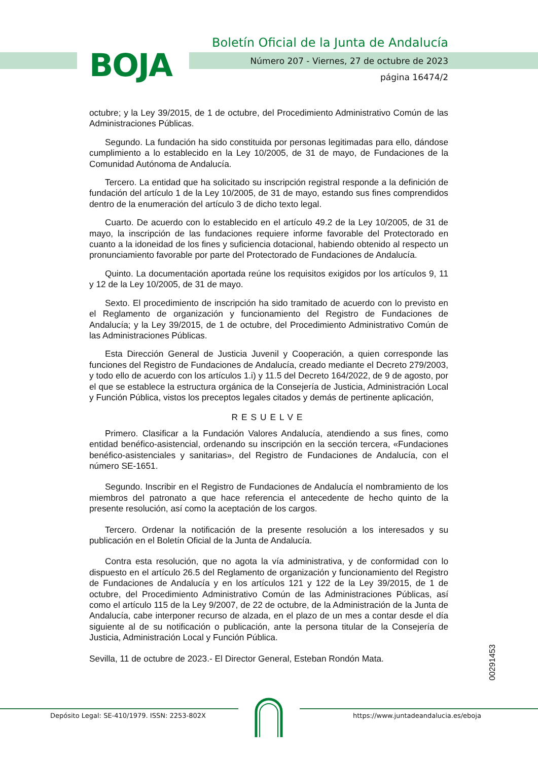BOJA
Boletín Oficial de la Junta de Andalucía
Número 207 - Viernes, 27 de octubre de 2023
página 16474/2
octubre; y la Ley 39/2015, de 1 de octubre, del Procedimiento Administrativo Común de las Administraciones Públicas.
Segundo. La fundación ha sido constituida por personas legitimadas para ello, dándose cumplimiento a lo establecido en la Ley 10/2005, de 31 de mayo, de Fundaciones de la Comunidad Autónoma de Andalucía.
Tercero. La entidad que ha solicitado su inscripción registral responde a la definición de fundación del artículo 1 de la Ley 10/2005, de 31 de mayo, estando sus fines comprendidos dentro de la enumeración del artículo 3 de dicho texto legal.
Cuarto. De acuerdo con lo establecido en el artículo 49.2 de la Ley 10/2005, de 31 de mayo, la inscripción de las fundaciones requiere informe favorable del Protectorado en cuanto a la idoneidad de los fines y suficiencia dotacional, habiendo obtenido al respecto un pronunciamiento favorable por parte del Protectorado de Fundaciones de Andalucía.
Quinto. La documentación aportada reúne los requisitos exigidos por los artículos 9, 11 y 12 de la Ley 10/2005, de 31 de mayo.
Sexto. El procedimiento de inscripción ha sido tramitado de acuerdo con lo previsto en el Reglamento de organización y funcionamiento del Registro de Fundaciones de Andalucía; y la Ley 39/2015, de 1 de octubre, del Procedimiento Administrativo Común de las Administraciones Públicas.
Esta Dirección General de Justicia Juvenil y Cooperación, a quien corresponde las funciones del Registro de Fundaciones de Andalucía, creado mediante el Decreto 279/2003, y todo ello de acuerdo con los artículos 1.i) y 11.5 del Decreto 164/2022, de 9 de agosto, por el que se establece la estructura orgánica de la Consejería de Justicia, Administración Local y Función Pública, vistos los preceptos legales citados y demás de pertinente aplicación,
RESUELVE
Primero. Clasificar a la Fundación Valores Andalucía, atendiendo a sus fines, como entidad benéfico-asistencial, ordenando su inscripción en la sección tercera, «Fundaciones benéfico-asistenciales y sanitarias», del Registro de Fundaciones de Andalucía, con el número SE-1651.
Segundo. Inscribir en el Registro de Fundaciones de Andalucía el nombramiento de los miembros del patronato a que hace referencia el antecedente de hecho quinto de la presente resolución, así como la aceptación de los cargos.
Tercero. Ordenar la notificación de la presente resolución a los interesados y su publicación en el Boletín Oficial de la Junta de Andalucía.
Contra esta resolución, que no agota la vía administrativa, y de conformidad con lo dispuesto en el artículo 26.5 del Reglamento de organización y funcionamiento del Registro de Fundaciones de Andalucía y en los artículos 121 y 122 de la Ley 39/2015, de 1 de octubre, del Procedimiento Administrativo Común de las Administraciones Públicas, así como el artículo 115 de la Ley 9/2007, de 22 de octubre, de la Administración de la Junta de Andalucía, cabe interponer recurso de alzada, en el plazo de un mes a contar desde el día siguiente al de su notificación o publicación, ante la persona titular de la Consejería de Justicia, Administración Local y Función Pública.
Sevilla, 11 de octubre de 2023.- El Director General, Esteban Rondón Mata.
00291453
Depósito Legal: SE-410/1979. ISSN: 2253-802X
https://www.juntadeandalucia.es/eboja